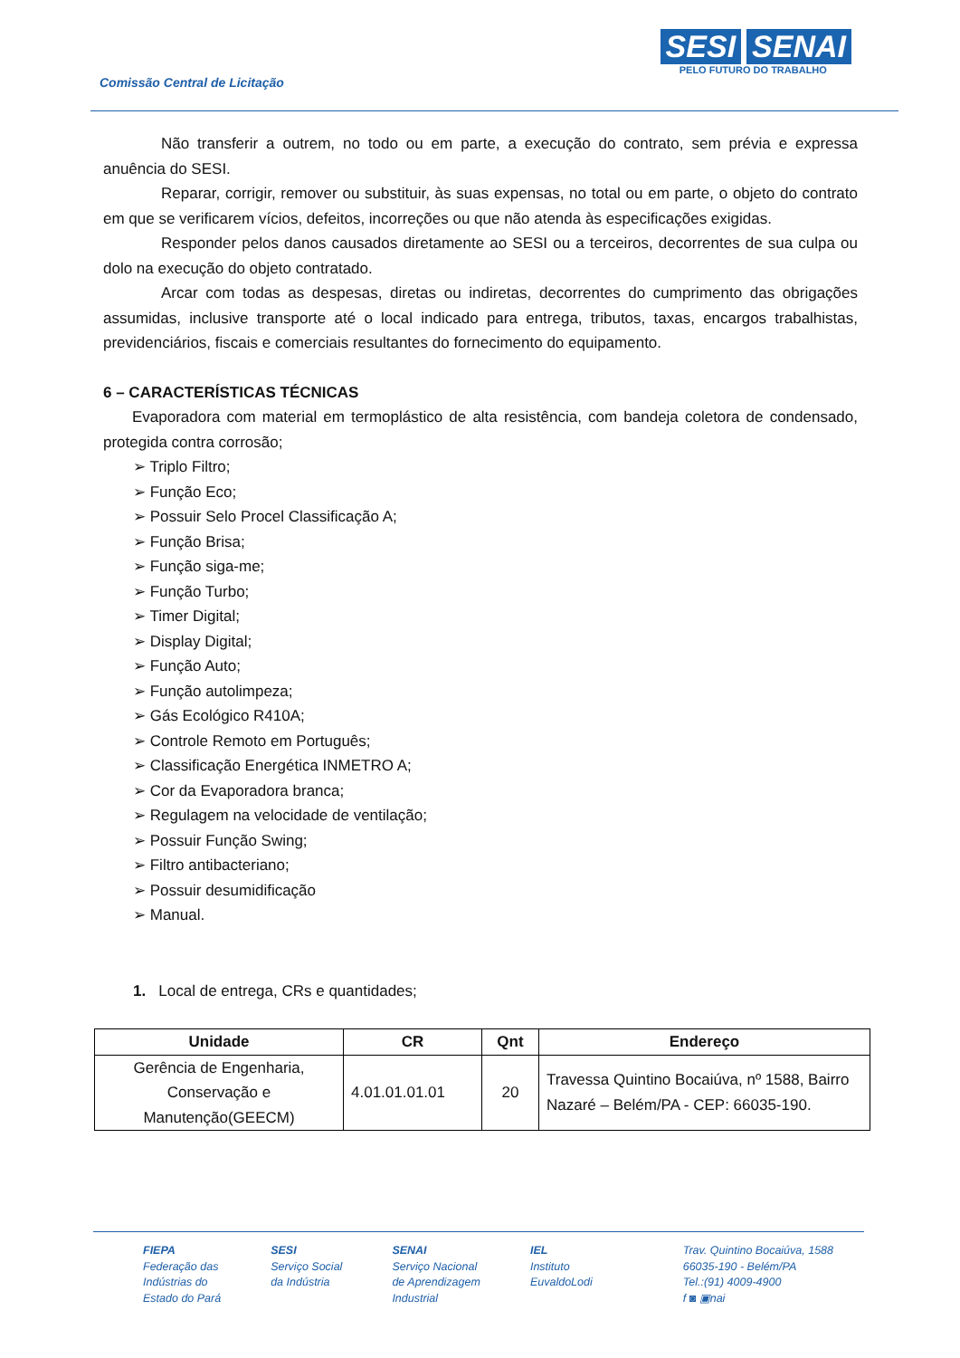Comissão Central de Licitação
SESI SENAI
PELO FUTURO DO TRABALHO
Não transferir a outrem, no todo ou em parte, a execução do contrato, sem prévia e expressa anuência do SESI.
Reparar, corrigir, remover ou substituir, às suas expensas, no total ou em parte, o objeto do contrato em que se verificarem vícios, defeitos, incorreções ou que não atenda às especificações exigidas.
Responder pelos danos causados diretamente ao SESI ou a terceiros, decorrentes de sua culpa ou dolo na execução do objeto contratado.
Arcar com todas as despesas, diretas ou indiretas, decorrentes do cumprimento das obrigações assumidas, inclusive transporte até o local indicado para entrega, tributos, taxas, encargos trabalhistas, previdenciários, fiscais e comerciais resultantes do fornecimento do equipamento.
6 – CARACTERÍSTICAS TÉCNICAS
Evaporadora com material em termoplástico de alta resistência, com bandeja coletora de condensado, protegida contra corrosão;
➢ Triplo Filtro;
➢ Função Eco;
➢ Possuir Selo Procel Classificação A;
➢ Função Brisa;
➢ Função siga-me;
➢ Função Turbo;
➢ Timer Digital;
➢ Display Digital;
➢ Função Auto;
➢ Função autolimpeza;
➢ Gás Ecológico R410A;
➢ Controle Remoto em Português;
➢ Classificação Energética INMETRO A;
➢ Cor da Evaporadora branca;
➢ Regulagem na velocidade de ventilação;
➢ Possuir Função Swing;
➢ Filtro antibacteriano;
➢ Possuir desumidificação
➢ Manual.
1. Local de entrega, CRs e quantidades;
| Unidade | CR | Qnt | Endereço |
| --- | --- | --- | --- |
| Gerência de Engenharia, Conservação e Manutenção(GEECM) | 4.01.01.01.01 | 20 | Travessa Quintino Bocaiúva, nº 1588, Bairro Nazaré – Belém/PA - CEP: 66035-190. |
FIEPA
Federação das
Indústrias do
Estado do Pará
SESI
Serviço Social
da Indústria
SENAI
Serviço Nacional
de Aprendizagem
Industrial
IEL
Instituto
EuvaldoLodi
Trav. Quintino Bocaiúva, 1588
66035-190 - Belém/PA
Tel.:(91) 4009-4900
f ◙ ▣nai